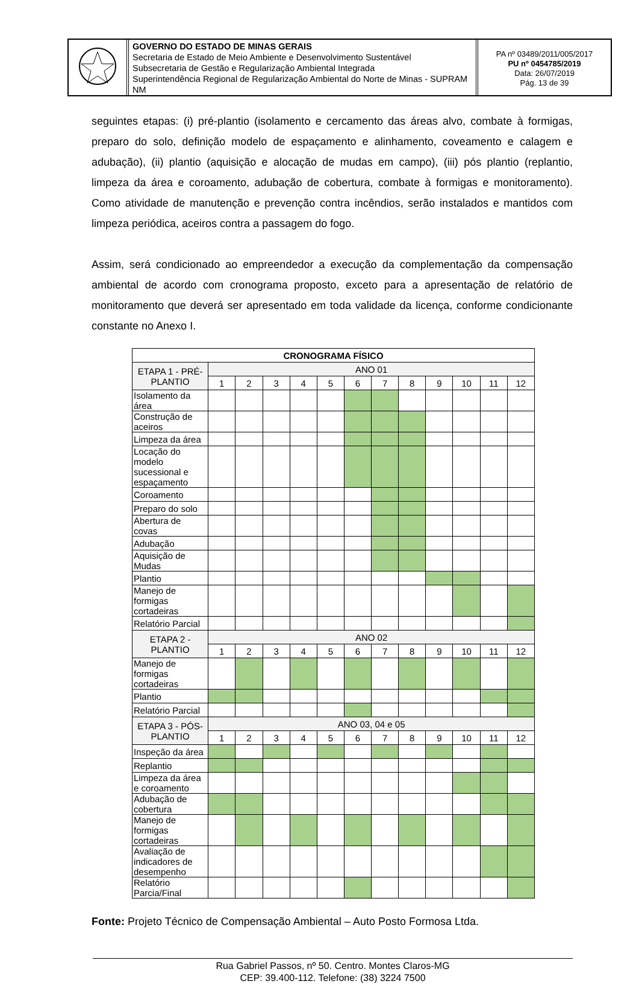GOVERNO DO ESTADO DE MINAS GERAIS
Secretaria de Estado de Meio Ambiente e Desenvolvimento Sustentável
Subsecretaria de Gestão e Regularização Ambiental Integrada
Superintendência Regional de Regularização Ambiental do Norte de Minas - SUPRAM NM
PA nº 03489/2011/005/2017
PU nº 0454785/2019
Data: 26/07/2019
Pág. 13 de 39
seguintes etapas: (i) pré-plantio (isolamento e cercamento das áreas alvo, combate à formigas, preparo do solo, definição modelo de espaçamento e alinhamento, coveamento e calagem e adubação), (ii) plantio (aquisição e alocação de mudas em campo), (iii) pós plantio (replantio, limpeza da área e coroamento, adubação de cobertura, combate à formigas e monitoramento). Como atividade de manutenção e prevenção contra incêndios, serão instalados e mantidos com limpeza periódica, aceiros contra a passagem do fogo.
Assim, será condicionado ao empreendedor a execução da complementação da compensação ambiental de acordo com cronograma proposto, exceto para a apresentação de relatório de monitoramento que deverá ser apresentado em toda validade da licença, conforme condicionante constante no Anexo I.
| CRONOGRAMA FÍSICO | | | | | | | | | | | | |
| --- | --- | --- | --- | --- | --- | --- | --- | --- | --- | --- | --- | --- |
| ETAPA 1 - PRÉ-PLANTIO | ANO 01 | | | | | | | | | | | |
| | 1 | 2 | 3 | 4 | 5 | 6 | 7 | 8 | 9 | 10 | 11 | 12 |
| Isolamento da área | | | | | | | | | | | | |
| Construção de aceiros | | | | | | | | | | | | |
| Limpeza da área | | | | | | | | | | | | |
| Locação do modelo sucessional e espaçamento | | | | | | | | | | | | |
| Coroamento | | | | | | | | | | | | |
| Preparo do solo | | | | | | | | | | | | |
| Abertura de covas | | | | | | | | | | | | |
| Adubação | | | | | | | | | | | | |
| Aquisição de Mudas | | | | | | | | | | | | |
| Plantio | | | | | | | | | | | | |
| Manejo de formigas cortadeiras | | | | | | | | | | | | |
| Relatório Parcial | | | | | | | | | | | | |
| ETAPA 2 - PLANTIO | ANO 02 | | | | | | | | | | | |
| | 1 | 2 | 3 | 4 | 5 | 6 | 7 | 8 | 9 | 10 | 11 | 12 |
| Manejo de formigas cortadeiras | | | | | | | | | | | | |
| Plantio | | | | | | | | | | | | |
| Relatório Parcial | | | | | | | | | | | | |
| ETAPA 3 - PÓS-PLANTIO | ANO 03, 04 e 05 | | | | | | | | | | | |
| | 1 | 2 | 3 | 4 | 5 | 6 | 7 | 8 | 9 | 10 | 11 | 12 |
| Inspeção da área | | | | | | | | | | | | |
| Replantio | | | | | | | | | | | | |
| Limpeza da área e coroamento | | | | | | | | | | | | |
| Adubação de cobertura | | | | | | | | | | | | |
| Manejo de formigas cortadeiras | | | | | | | | | | | | |
| Avaliação de indicadores de desempenho | | | | | | | | | | | | |
| Relatório Parcia/Final | | | | | | | | | | | | |
Fonte: Projeto Técnico de Compensação Ambiental – Auto Posto Formosa Ltda.
Rua Gabriel Passos, nº 50. Centro. Montes Claros-MG
CEP: 39.400-112. Telefone: (38) 3224 7500